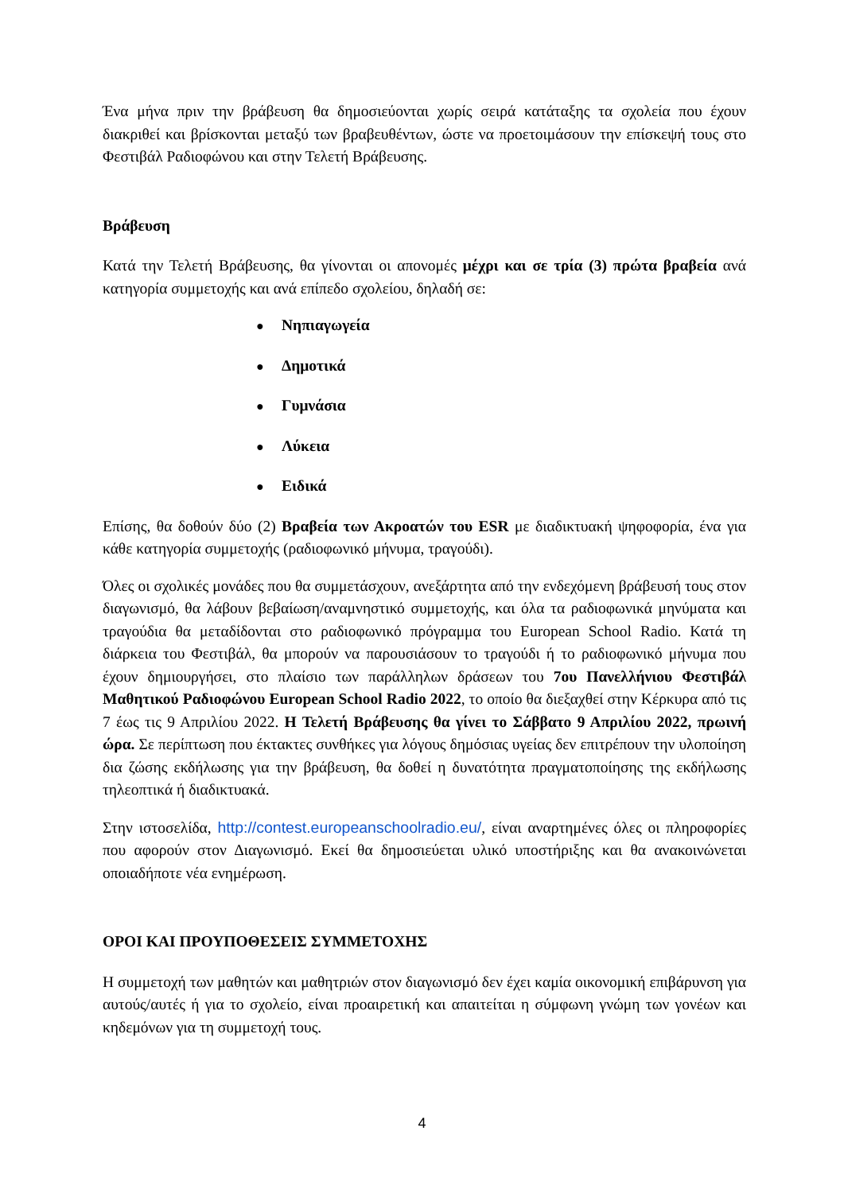Ένα μήνα πριν την βράβευση θα δημοσιεύονται χωρίς σειρά κατάταξης τα σχολεία που έχουν διακριθεί και βρίσκονται μεταξύ των βραβευθέντων, ώστε να προετοιμάσουν την επίσκεψή τους στο Φεστιβάλ Ραδιοφώνου και στην Τελετή Βράβευσης.
Βράβευση
Κατά την Τελετή Βράβευσης, θα γίνονται οι απονομές μέχρι και σε τρία (3) πρώτα βραβεία ανά κατηγορία συμμετοχής και ανά επίπεδο σχολείου, δηλαδή σε:
● Νηπιαγωγεία
● Δημοτικά
● Γυμνάσια
● Λύκεια
● Ειδικά
Επίσης, θα δοθούν δύο (2) Βραβεία των Ακροατών του ESR με διαδικτυακή ψηφοφορία, ένα για κάθε κατηγορία συμμετοχής (ραδιοφωνικό μήνυμα, τραγούδι).
Όλες οι σχολικές μονάδες που θα συμμετάσχουν, ανεξάρτητα από την ενδεχόμενη βράβευσή τους στον διαγωνισμό, θα λάβουν βεβαίωση/αναμνηστικό συμμετοχής, και όλα τα ραδιοφωνικά μηνύματα και τραγούδια θα μεταδίδονται στο ραδιοφωνικό πρόγραμμα του European School Radio. Κατά τη διάρκεια του Φεστιβάλ, θα μπορούν να παρουσιάσουν το τραγούδι ή το ραδιοφωνικό μήνυμα που έχουν δημιουργήσει, στο πλαίσιο των παράλληλων δράσεων του 7ου Πανελλήνιου Φεστιβάλ Μαθητικού Ραδιοφώνου European School Radio 2022, το οποίο θα διεξαχθεί στην Κέρκυρα από τις 7 έως τις 9 Απριλίου 2022. Η Τελετή Βράβευσης θα γίνει το Σάββατο 9 Απριλίου 2022, πρωινή ώρα. Σε περίπτωση που έκτακτες συνθήκες για λόγους δημόσιας υγείας δεν επιτρέπουν την υλοποίηση δια ζώσης εκδήλωσης για την βράβευση, θα δοθεί η δυνατότητα πραγματοποίησης της εκδήλωσης τηλεοπτικά ή διαδικτυακά.
Στην ιστοσελίδα, http://contest.europeanschoolradio.eu/, είναι αναρτημένες όλες οι πληροφορίες που αφορούν στον Διαγωνισμό. Εκεί θα δημοσιεύεται υλικό υποστήριξης και θα ανακοινώνεται οποιαδήποτε νέα ενημέρωση.
ΟΡΟΙ ΚΑΙ ΠΡΟΥΠΟΘΕΣΕΙΣ ΣΥΜΜΕΤΟΧΗΣ
Η συμμετοχή των μαθητών και μαθητριών στον διαγωνισμό δεν έχει καμία οικονομική επιβάρυνση για αυτούς/αυτές ή για το σχολείο, είναι προαιρετική και απαιτείται η σύμφωνη γνώμη των γονέων και κηδεμόνων για τη συμμετοχή τους.
4